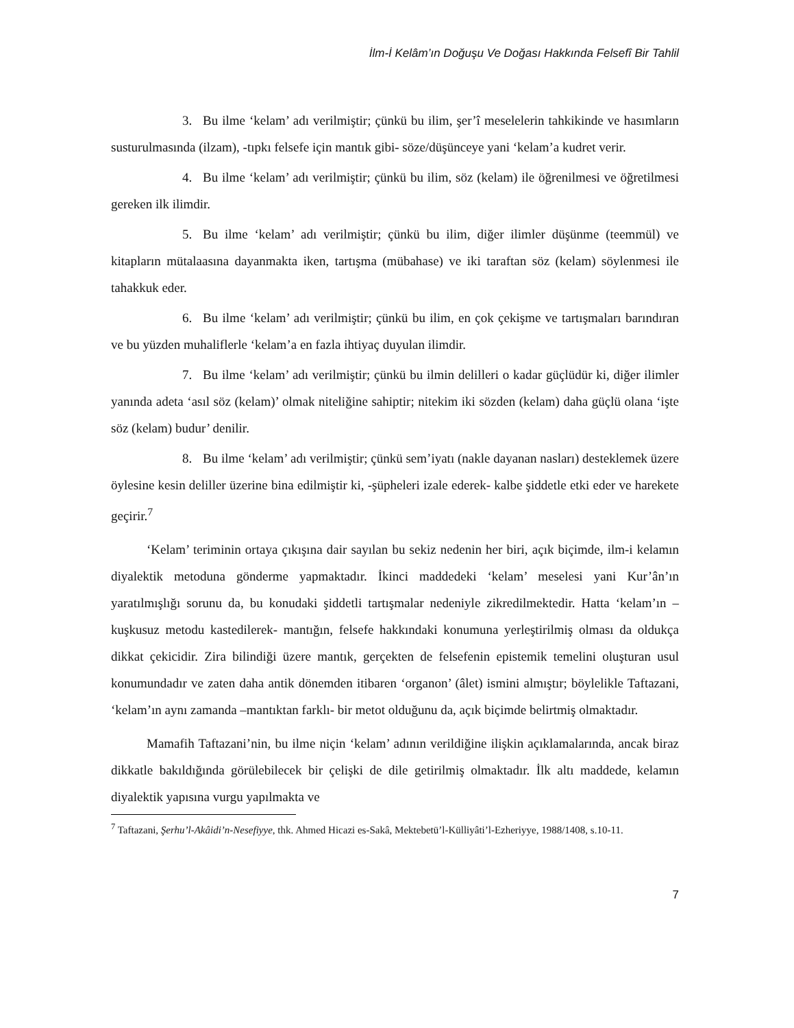İlm-İ Kelâm’ın Doğuşu Ve Doğası Hakkında Felsefî Bir Tahlil
3. Bu ilme ‘kelam’ adı verilmiştir; çünkü bu ilim, şer’î meselelerin tahkikinde ve hasımların susturulmasında (ilzam), -tıpkı felsefe için mantık gibi- söze/düşünceye yani ‘kelam’a kudret verir.
4. Bu ilme ‘kelam’ adı verilmiştir; çünkü bu ilim, söz (kelam) ile öğrenilmesi ve öğretilmesi gereken ilk ilimdir.
5. Bu ilme ‘kelam’ adı verilmiştir; çünkü bu ilim, diğer ilimler düşünme (teemmül) ve kitapların mütalaasına dayanmakta iken, tartışma (mübahase) ve iki taraftan söz (kelam) söylenmesi ile tahakkuk eder.
6. Bu ilme ‘kelam’ adı verilmiştir; çünkü bu ilim, en çok çekişme ve tartışmaları barındıran ve bu yüzden muhaliflerle ‘kelam’a en fazla ihtiyaç duyulan ilimdir.
7. Bu ilme ‘kelam’ adı verilmiştir; çünkü bu ilmin delilleri o kadar güçlüdür ki, diğer ilimler yanında adeta ‘asıl söz (kelam)’ olmak niteliğine sahiptir; nitekim iki sözden (kelam) daha güçlü olana ‘işte söz (kelam) budur’ denilir.
8. Bu ilme ‘kelam’ adı verilmiştir; çünkü sem’iyatı (nakle dayanan nasları) desteklemek üzere öylesine kesin deliller üzerine bina edilmiştir ki, -şüpheleri izale ederek- kalbe şiddetle etki eder ve harekete geçirir.<sup>7</sup>
‘Kelam’ teriminin ortaya çıkışına dair sayılan bu sekiz nedenin her biri, açık biçimde, ilm-i kelamın diyalektik metoduna gönderme yapmaktadır. İkinci maddedeki ‘kelam’ meselesi yani Kur’ân’ın yaratılmışlığı sorunu da, bu konudaki şiddetli tartışmalar nedeniyle zikredilmektedir. Hatta ‘kelam’ın –kuşkusuz metodu kastedilerek- mantığın, felsefe hakkındaki konumuna yerleştirilmiş olması da oldukça dikkat çekicidir. Zira bilindiği üzere mantık, gerçekten de felsefenin epistemik temelini oluşturan usul konumundadır ve zaten daha antik dönemden itibaren ‘organon’ (âlet) ismini almıştır; böylelikle Taftazani, ‘kelam’ın aynı zamanda –mantıktan farklı- bir metot olduğunu da, açık biçimde belirtmiş olmaktadır.
Mamafih Taftazani’nin, bu ilme niçin ‘kelam’ adının verildiğine ilişkin açıklamalarında, ancak biraz dikkatle bakıldığında görülebilecek bir çelişki de dile getirilmiş olmaktadır. İlk altı maddede, kelamın diyalektik yapısına vurgu yapılmakta ve
<sup>7</sup> Taftazani, Şerhu’l-Akâidi’n-Nesefiyye, thk. Ahmed Hicazi es-Sakâ, Mektebetü’l-Külliyâti’l-Ezheriyye, 1988/1408, s.10-11.
7